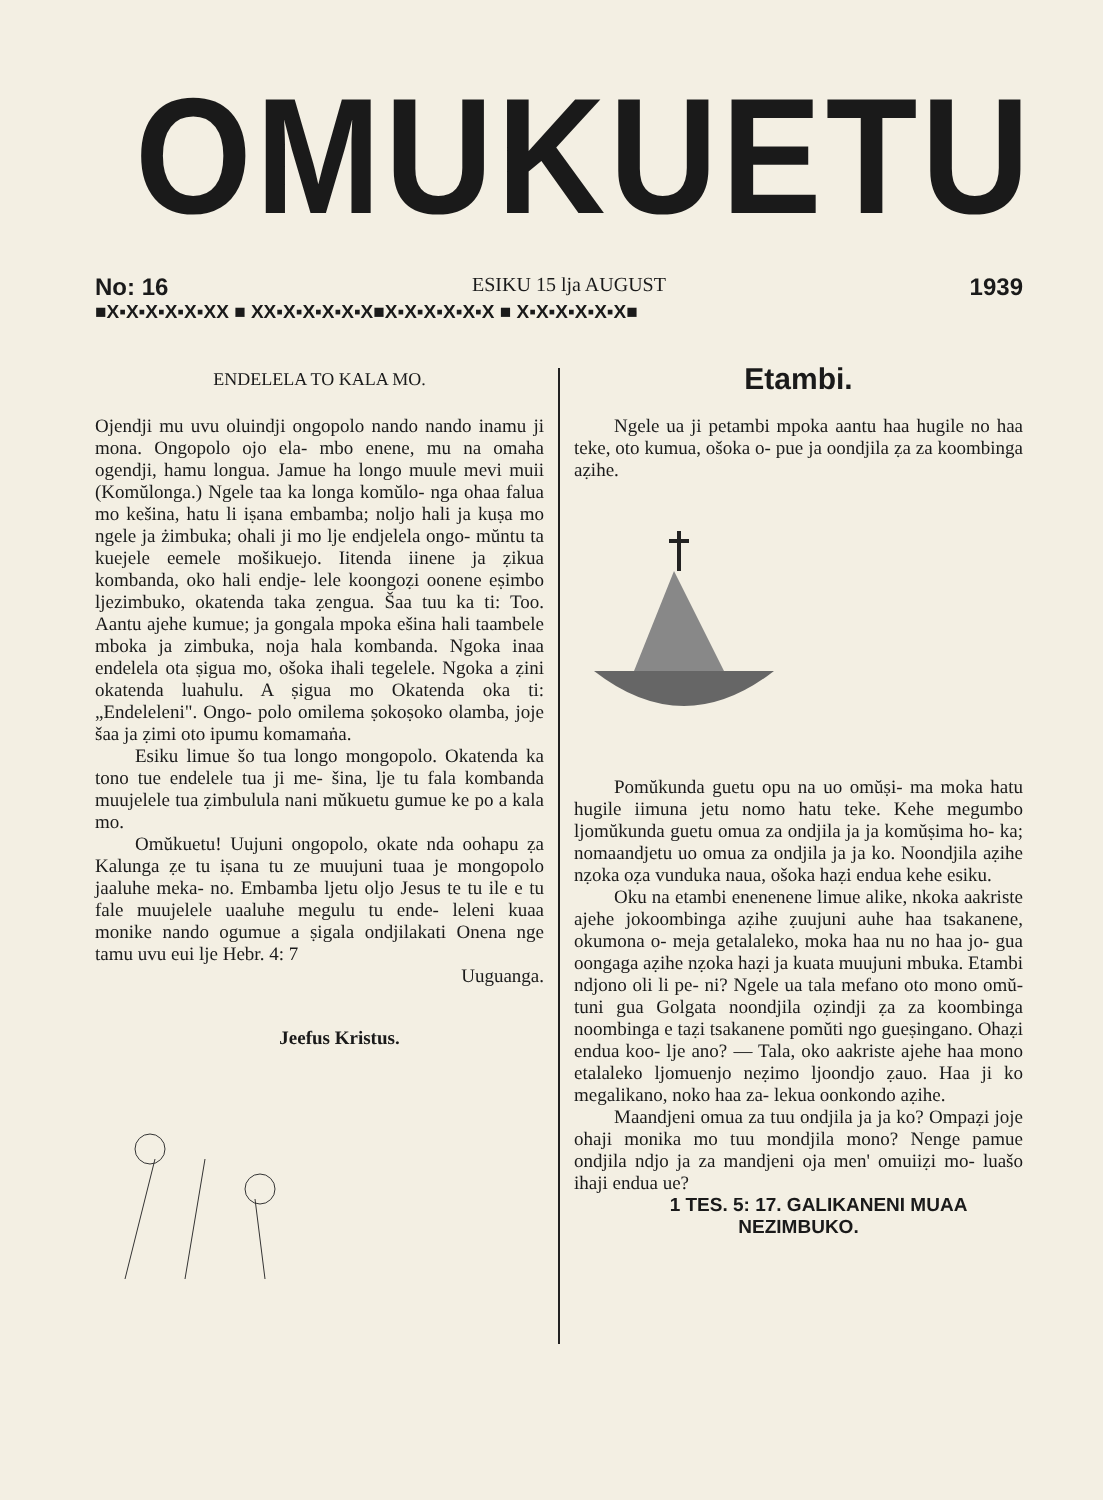OMUKUETU
No: 16 ESIKU 15 lja AUGUST 1939
■X▪X▪X▪X▪X▪XX ■ XX▪X▪X▪X▪X▪X■X▪X▪X▪X▪X▪X ■ X▪X▪X▪X▪X▪X■
ENDELELA TO KALA MO.
Ojendji mu uvu oluindji ongopolo nando nando inamu ji mona. Ongopolo ojo ela- mbo enene, mu na omaha ogendji, hamu longua. Jamue ha longo muule mevi muii (Komŭlonga.) Ngele taa ka longa komŭlo- nga ohaa falua mo kešina, hatu li iṣana embamba; noljo hali ja kuṣa mo ngele ja żimbuka; ohali ji mo lje endjelela ongo- mŭntu ta kuejele eemele mošikuejo. Iitenda iinene ja ẓikua kombanda, oko hali endje- lele koongoẓi oonene eṣimbo ljezimbuko, okatenda taka ẓengua. Šaa tuu ka ti: Too. Aantu ajehe kumue; ja gongala mpoka ešina hali taambele mboka ja zimbuka, noja hala kombanda. Ngoka inaa endelela ota ṣigua mo, ošoka ihali tegelele. Ngoka a ẓini okatenda luahulu. A ṣigua mo Okatenda oka ti: „Endeleleni". Ongo- polo omilema ṣokoṣoko olamba, joje šaa ja ẓimi oto ipumu komamaṅa.
Esiku limue šo tua longo mongopolo. Okatenda ka tono tue endelele tua ji me- šina, lje tu fala kombanda muujelele tua ẓimbulula nani mŭkuetu gumue ke po a kala mo.
Omŭkuetu! Uujuni ongopolo, okate nda oohapu ẓa Kalunga ẓe tu iṣana tu ze muujuni tuaa je mongopolo jaaluhe meka- no. Embamba ljetu oljo Jesus te tu ile e tu fale muujelele uaaluhe megulu tu ende- leleni kuaa monike nando ogumue a ṣigala ondjilakati Onena nge tamu uvu eui lje Hebr. 4: 7
Uuguanga.
Jeefus Kristus.
Etambi.
Ngele ua ji petambi mpoka aantu haa hugile no haa teke, oto kumua, ošoka o- pue ja oondjila ẓa za koombinga aẓihe.
Pomŭkunda guetu opu na uo omŭṣi- ma moka hatu hugile iimuna jetu nomo hatu teke. Kehe megumbo ljomŭkunda guetu omua za ondjila ja ja komŭṣima ho- ka; nomaandjetu uo omua za ondjila ja ja ko. Noondjila aẓihe nẓoka oẓa vunduka naua, ošoka haẓi endua kehe esiku.
Oku na etambi enenenene limue alike, nkoka aakriste ajehe jokoombinga aẓihe ẓuujuni auhe haa tsakanene, okumona o- meja getalaleko, moka haa nu no haa jo- gua oongaga aẓihe nẓoka haẓi ja kuata muujuni mbuka. Etambi ndjono oli li pe- ni? Ngele ua tala mefano oto mono omŭ- tuni gua Golgata noondjila oẓindji ẓa za koombinga noombinga e taẓi tsakanene pomŭti ngo gueṣingano. Ohaẓi endua koo- lje ano? — Tala, oko aakriste ajehe haa mono etalaleko ljomuenjo neẓimo ljoondjo ẓauo. Haa ji ko megalikano, noko haa za- lekua oonkondo aẓihe.
Maandjeni omua za tuu ondjila ja ja ko? Ompaẓi joje ohaji monika mo tuu mondjila mono? Nenge pamue ondjila ndjo ja za mandjeni oja men' omuiiẓi mo- luašo ihaji endua ue?
1 TES. 5: 17. GALIKANENI MUAA NEZIMBUKO.